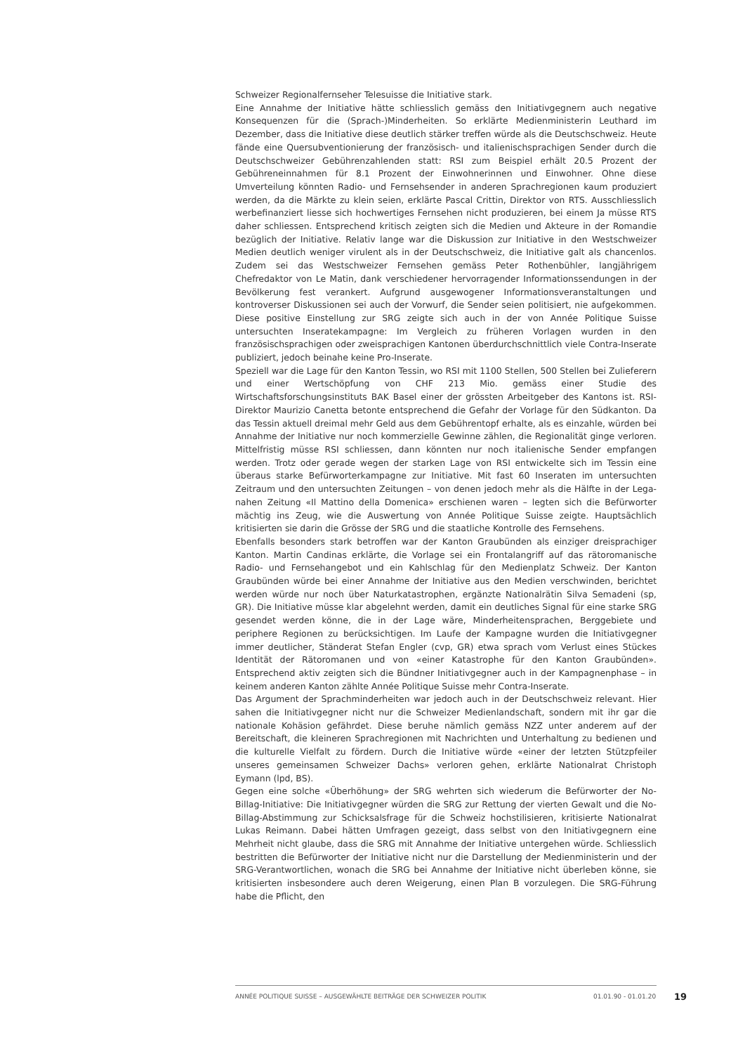Schweizer Regionalfernseher Telesuisse die Initiative stark.
Eine Annahme der Initiative hätte schliesslich gemäss den Initiativgegnern auch negative Konsequenzen für die (Sprach-)Minderheiten. So erklärte Medienministerin Leuthard im Dezember, dass die Initiative diese deutlich stärker treffen würde als die Deutschschweiz. Heute fände eine Quersubventionierung der französisch- und italienischsprachigen Sender durch die Deutschschweizer Gebührenzahlenden statt: RSI zum Beispiel erhält 20.5 Prozent der Gebühreneinnahmen für 8.1 Prozent der Einwohnerinnen und Einwohner. Ohne diese Umverteilung könnten Radio- und Fernsehsender in anderen Sprachregionen kaum produziert werden, da die Märkte zu klein seien, erklärte Pascal Crittin, Direktor von RTS. Ausschliesslich werbefinanziert liesse sich hochwertiges Fernsehen nicht produzieren, bei einem Ja müsse RTS daher schliessen. Entsprechend kritisch zeigten sich die Medien und Akteure in der Romandie bezüglich der Initiative. Relativ lange war die Diskussion zur Initiative in den Westschweizer Medien deutlich weniger virulent als in der Deutschschweiz, die Initiative galt als chancenlos. Zudem sei das Westschweizer Fernsehen gemäss Peter Rothenbühler, langjährigem Chefredaktor von Le Matin, dank verschiedener hervorragender Informationssendungen in der Bevölkerung fest verankert. Aufgrund ausgewogener Informationsveranstaltungen und kontroverser Diskussionen sei auch der Vorwurf, die Sender seien politisiert, nie aufgekommen. Diese positive Einstellung zur SRG zeigte sich auch in der von Année Politique Suisse untersuchten Inseratekampagne: Im Vergleich zu früheren Vorlagen wurden in den französischsprachigen oder zweisprachigen Kantonen überdurchschnittlich viele Contra-Inserate publiziert, jedoch beinahe keine Pro-Inserate.
Speziell war die Lage für den Kanton Tessin, wo RSI mit 1100 Stellen, 500 Stellen bei Zulieferern und einer Wertschöpfung von CHF 213 Mio. gemäss einer Studie des Wirtschaftsforschungsinstituts BAK Basel einer der grössten Arbeitgeber des Kantons ist. RSI-Direktor Maurizio Canetta betonte entsprechend die Gefahr der Vorlage für den Südkanton. Da das Tessin aktuell dreimal mehr Geld aus dem Gebührentopf erhalte, als es einzahle, würden bei Annahme der Initiative nur noch kommerzielle Gewinne zählen, die Regionalität ginge verloren. Mittelfristig müsse RSI schliessen, dann könnten nur noch italienische Sender empfangen werden. Trotz oder gerade wegen der starken Lage von RSI entwickelte sich im Tessin eine überaus starke Befürworterkampagne zur Initiative. Mit fast 60 Inseraten im untersuchten Zeitraum und den untersuchten Zeitungen – von denen jedoch mehr als die Hälfte in der Lega-nahen Zeitung «Il Mattino della Domenica» erschienen waren – legten sich die Befürworter mächtig ins Zeug, wie die Auswertung von Année Politique Suisse zeigte. Hauptsächlich kritisierten sie darin die Grösse der SRG und die staatliche Kontrolle des Fernsehens.
Ebenfalls besonders stark betroffen war der Kanton Graubünden als einziger dreisprachiger Kanton. Martin Candinas erklärte, die Vorlage sei ein Frontalangriff auf das rätoromanische Radio- und Fernsehangebot und ein Kahlschlag für den Medienplatz Schweiz. Der Kanton Graubünden würde bei einer Annahme der Initiative aus den Medien verschwinden, berichtet werden würde nur noch über Naturkatastrophen, ergänzte Nationalrätin Silva Semadeni (sp, GR). Die Initiative müsse klar abgelehnt werden, damit ein deutliches Signal für eine starke SRG gesendet werden könne, die in der Lage wäre, Minderheitensprachen, Berggebiete und periphere Regionen zu berücksichtigen. Im Laufe der Kampagne wurden die Initiativgegner immer deutlicher, Ständerat Stefan Engler (cvp, GR) etwa sprach vom Verlust eines Stückes Identität der Rätoromanen und von «einer Katastrophe für den Kanton Graubünden». Entsprechend aktiv zeigten sich die Bündner Initiativgegner auch in der Kampagnenphase – in keinem anderen Kanton zählte Année Politique Suisse mehr Contra-Inserate.
Das Argument der Sprachminderheiten war jedoch auch in der Deutschschweiz relevant. Hier sahen die Initiativgegner nicht nur die Schweizer Medienlandschaft, sondern mit ihr gar die nationale Kohäsion gefährdet. Diese beruhe nämlich gemäss NZZ unter anderem auf der Bereitschaft, die kleineren Sprachregionen mit Nachrichten und Unterhaltung zu bedienen und die kulturelle Vielfalt zu fördern. Durch die Initiative würde «einer der letzten Stützpfeiler unseres gemeinsamen Schweizer Dachs» verloren gehen, erklärte Nationalrat Christoph Eymann (lpd, BS).
Gegen eine solche «Überhöhung» der SRG wehrten sich wiederum die Befürworter der No-Billag-Initiative: Die Initiativgegner würden die SRG zur Rettung der vierten Gewalt und die No-Billag-Abstimmung zur Schicksalsfrage für die Schweiz hochstilisieren, kritisierte Nationalrat Lukas Reimann. Dabei hätten Umfragen gezeigt, dass selbst von den Initiativgegnern eine Mehrheit nicht glaube, dass die SRG mit Annahme der Initiative untergehen würde. Schliesslich bestritten die Befürworter der Initiative nicht nur die Darstellung der Medienministerin und der SRG-Verantwortlichen, wonach die SRG bei Annahme der Initiative nicht überleben könne, sie kritisierten insbesondere auch deren Weigerung, einen Plan B vorzulegen. Die SRG-Führung habe die Pflicht, den
ANNÉE POLITIQUE SUISSE – AUSGEWÄHLTE BEITRÄGE DER SCHWEIZER POLITIK 01.01.90 - 01.01.20 19